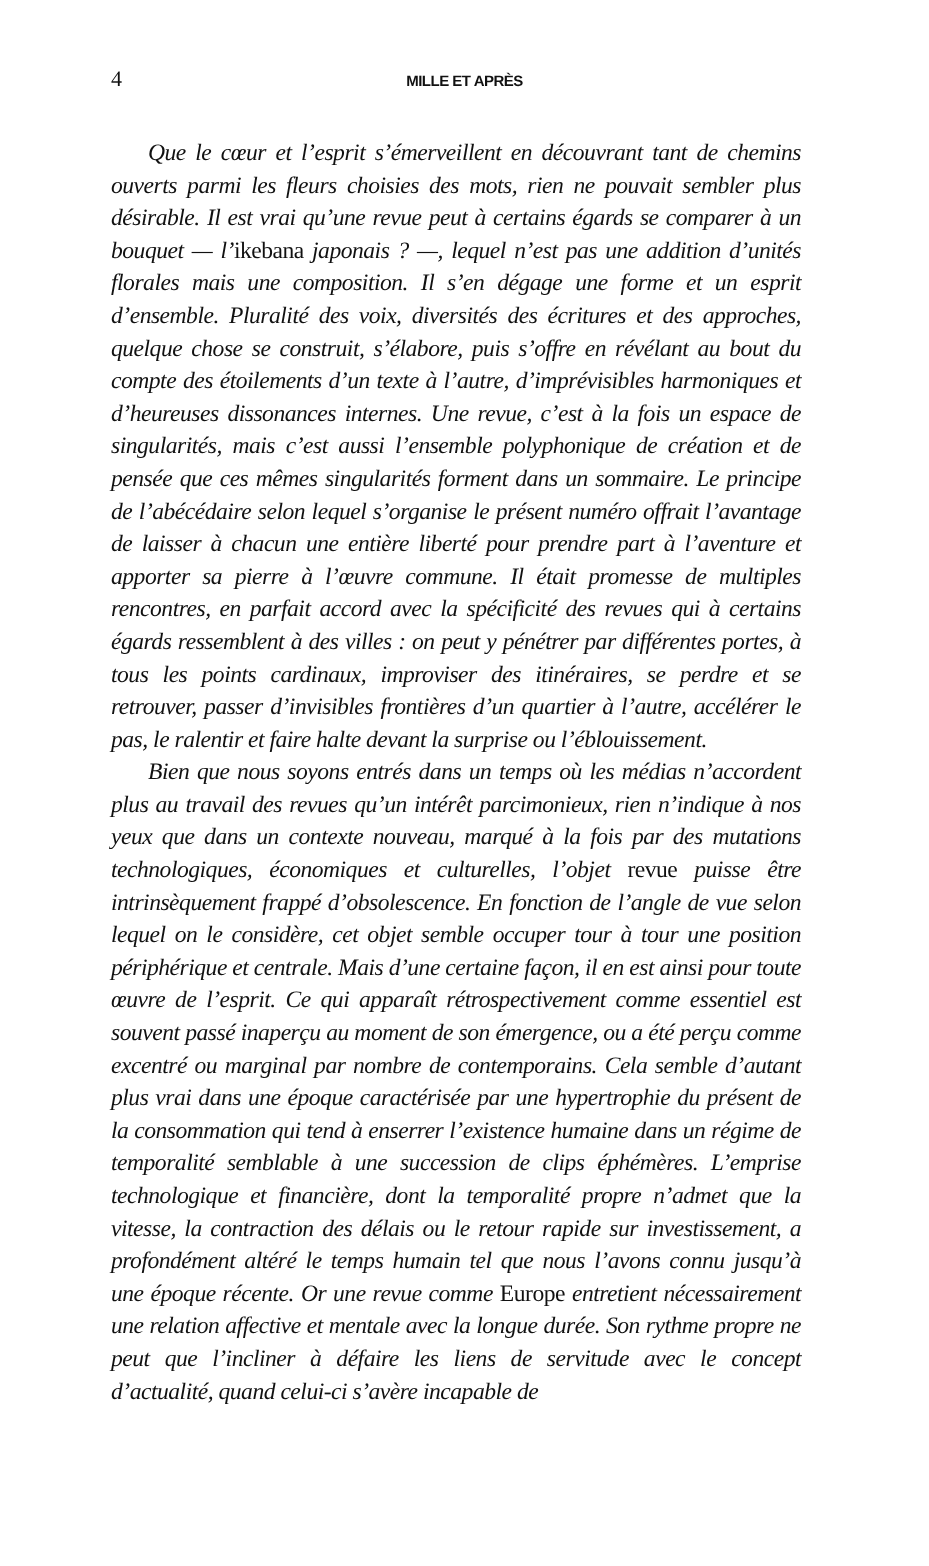4
MILLE ET APRÈS
Que le cœur et l’esprit s’émerveillent en découvrant tant de chemins ouverts parmi les fleurs choisies des mots, rien ne pouvait sembler plus désirable. Il est vrai qu’une revue peut à certains égards se comparer à un bouquet — l’ikebana japonais ? —, lequel n’est pas une addition d’unités florales mais une composition. Il s’en dégage une forme et un esprit d’ensemble. Pluralité des voix, diversités des écritures et des approches, quelque chose se construit, s’élabore, puis s’offre en révélant au bout du compte des étoilements d’un texte à l’autre, d’imprévisibles harmoniques et d’heureuses dissonances internes. Une revue, c’est à la fois un espace de singularités, mais c’est aussi l’ensemble polyphonique de création et de pensée que ces mêmes singularités forment dans un sommaire. Le principe de l’abécédaire selon lequel s’organise le présent numéro offrait l’avantage de laisser à chacun une entière liberté pour prendre part à l’aventure et apporter sa pierre à l’œuvre commune. Il était promesse de multiples rencontres, en parfait accord avec la spécificité des revues qui à certains égards ressemblent à des villes : on peut y pénétrer par différentes portes, à tous les points cardinaux, improviser des itinéraires, se perdre et se retrouver, passer d’invisibles frontières d’un quartier à l’autre, accélérer le pas, le ralentir et faire halte devant la surprise ou l’éblouissement.
Bien que nous soyons entrés dans un temps où les médias n’accordent plus au travail des revues qu’un intérêt parcimonieux, rien n’indique à nos yeux que dans un contexte nouveau, marqué à la fois par des mutations technologiques, économiques et culturelles, l’objet revue puisse être intrinsèquement frappé d’obsolescence. En fonction de l’angle de vue selon lequel on le considère, cet objet semble occuper tour à tour une position périphérique et centrale. Mais d’une certaine façon, il en est ainsi pour toute œuvre de l’esprit. Ce qui apparaît rétrospectivement comme essentiel est souvent passé inaperçu au moment de son émergence, ou a été perçu comme excentré ou marginal par nombre de contemporains. Cela semble d’autant plus vrai dans une époque caractérisée par une hypertrophie du présent de la consommation qui tend à enserrer l’existence humaine dans un régime de temporalité semblable à une succession de clips éphémères. L’emprise technologique et financière, dont la temporalité propre n’admet que la vitesse, la contraction des délais ou le retour rapide sur investissement, a profondément altéré le temps humain tel que nous l’avons connu jusqu’à une époque récente. Or une revue comme Europe entretient nécessairement une relation affective et mentale avec la longue durée. Son rythme propre ne peut que l’incliner à défaire les liens de servitude avec le concept d’actualité, quand celui-ci s’avère incapable de